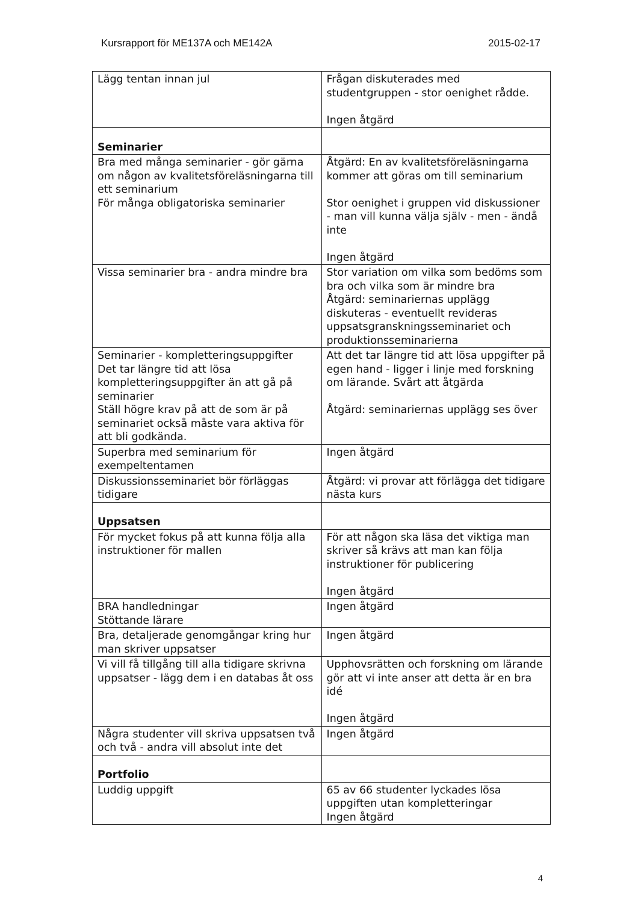Kursrapport för ME137A och ME142A 2015-02-17
| Lägg tentan innan jul | Frågan diskuterades med studentgruppen - stor oenighet rådde. Ingen åtgärd |
| Seminarier | |
| Bra med många seminarier - gör gärna om någon av kvalitetsföreläsningarna till ett seminarium För många obligatoriska seminarier | Åtgärd: En av kvalitetsföreläsningarna kommer att göras om till seminarium Stor oenighet i gruppen vid diskussioner - man vill kunna välja själv - men - ändå inte Ingen åtgärd |
| Vissa seminarier bra - andra mindre bra | Stor variation om vilka som bedöms som bra och vilka som är mindre bra Åtgärd: seminariernas upplägg diskuteras - eventuellt revideras uppsatsgranskningsseminariet och produktionsseminarierna |
| Seminarier - kompletteringsuppgifter Det tar längre tid att lösa kompletteringsuppgifter än att gå på seminarier Ställ högre krav på att de som är på seminariet också måste vara aktiva för att bli godkända. | Att det tar längre tid att lösa uppgifter på egen hand - ligger i linje med forskning om lärande. Svårt att åtgärda Åtgärd: seminariernas upplägg ses över |
| Superbra med seminarium för exempeltentamen | Ingen åtgärd |
| Diskussionsseminariet bör förläggas tidigare | Åtgärd: vi provar att förlägga det tidigare nästa kurs |
| Uppsatsen | |
| För mycket fokus på att kunna följa alla instruktioner för mallen | För att någon ska läsa det viktiga man skriver så krävs att man kan följa instruktioner för publicering Ingen åtgärd |
| BRA handledningar Stöttande lärare | Ingen åtgärd |
| Bra, detaljerade genomgångar kring hur man skriver uppsatser | Ingen åtgärd |
| Vi vill få tillgång till alla tidigare skrivna uppsatser - lägg dem i en databas åt oss | Upphovsrätten och forskning om lärande gör att vi inte anser att detta är en bra idé Ingen åtgärd |
| Några studenter vill skriva uppsatsen två och två - andra vill absolut inte det | Ingen åtgärd |
| Portfolio | |
| Luddig uppgift | 65 av 66 studenter lyckades lösa uppgiften utan kompletteringar Ingen åtgärd |
4